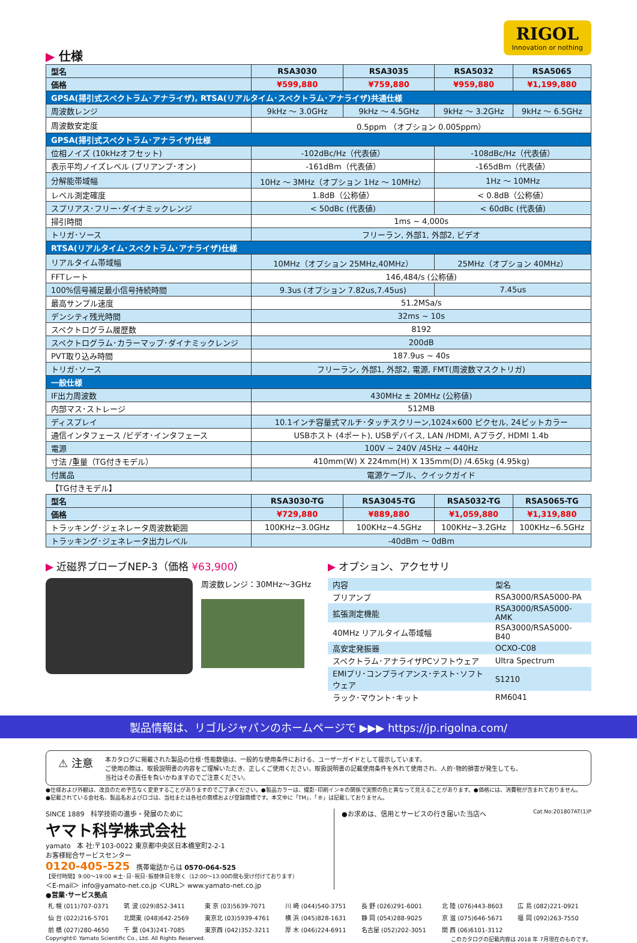RIGOL
Innovation or nothing
▶ 仕様
| 型名 | RSA3030 | RSA3035 | RSA5032 | RSA5065 |
| 価格 | ¥599,880 | ¥759,880 | ¥959,880 | ¥1,199,880 |
| GPSA(掃引式スペクトラム･アナライザ), RTSA(リアルタイム･スペクトラム･アナライザ)共通仕様 | | | | |
| 周波数レンジ | 9kHz ～ 3.0GHz | 9kHz ～ 4.5GHz | 9kHz ～ 3.2GHz | 9kHz ～ 6.5GHz |
| 周波数安定度 | 0.5ppm （オプション 0.005ppm） | | | |
| GPSA(掃引式スペクトラム･アナライザ)仕様 | | | | |
| 位相ノイズ (10kHzオフセット) | -102dBc/Hz（代表値） | | -108dBc/Hz（代表値） | |
| 表示平均ノイズレベル (プリアンプ･オン) | -161dBm（代表値） | | -165dBm（代表値） | |
| 分解能帯域幅 | 10Hz ～ 3MHz（オプション 1Hz ～ 10MHz） | | 1Hz ～ 10MHz | |
| レベル測定確度 | 1.8dB（公称値） | | < 0.8dB（公称値） | |
| スプリアス･フリー･ダイナミックレンジ | < 50dBc (代表値) | | < 60dBc (代表値) | |
| 掃引時間 | 1ms ~ 4,000s | | | |
| トリガ･ソース | フリーラン, 外部1, 外部2, ビデオ | | | |
| RTSA(リアルタイム･スペクトラム･アナライザ)仕様 | | | | |
| リアルタイム帯域幅 | 10MHz（オプション 25MHz,40MHz） | | 25MHz（オプション 40MHz） | |
| FFTレート | 146,484/s (公称値) | | | |
| 100%信号補足最小信号持続時間 | 9.3us (オプション 7.82us,7.45us) | | 7.45us | |
| 最高サンプル速度 | 51.2MSa/s | | | |
| デンシティ残光時間 | 32ms ~ 10s | | | |
| スペクトログラム履歴数 | 8192 | | | |
| スペクトログラム･カラーマップ･ダイナミックレンジ | 200dB | | | |
| PVT取り込み時間 | 187.9us ~ 40s | | | |
| トリガ･ソース | フリーラン, 外部1, 外部2, 電源, FMT(周波数マスクトリガ) | | | |
| 一般仕様 | | | | |
| IF出力周波数 | 430MHz ± 20MHz (公称値) | | | |
| 内部マス･ストレージ | 512MB | | | |
| ディスプレイ | 10.1インチ容量式マルチ･タッチスクリーン,1024×600 ピクセル, 24ビットカラー | | | |
| 通信インタフェース /ビデオ･インタフェース | USBホスト (4ポート), USBデバイス, LAN /HDMI, Aプラグ, HDMI 1.4b | | | |
| 電源 | 100V ~ 240V /45Hz ~ 440Hz | | | |
| 寸法 /重量（TG付きモデル） | 410mm(W) X 224mm(H) X 135mm(D) /4.65kg (4.95kg) | | | |
| 付属品 | 電源ケーブル、クイックガイド | | | |
| 【TG付きモデル】 | | | | |
| 型名 | RSA3030-TG | RSA3045-TG | RSA5032-TG | RSA5065-TG |
| 価格 | ¥729,880 | ¥889,880 | ¥1,059,880 | ¥1,319,880 |
| トラッキング･ジェネレータ周波数範囲 | 100KHz~3.0GHz | 100KHz~4.5GHz | 100KHz~3.2GHz | 100KHz~6.5GHz |
| トラッキング･ジェネレータ出力レベル | -40dBm ～ 0dBm | | | |
▶ 近磁界プローブNEP-3（価格 ¥63,900）
周波数レンジ：30MHz～3GHz
▶ オプション、アクセサリ
| 内容 | 型名 |
| プリアンプ | RSA3000/RSA5000-PA |
| 拡張測定機能 | RSA3000/RSA5000-AMK |
| 40MHz リアルタイム帯域幅 | RSA3000/RSA5000-B40 |
| 高安定発振器 | OCXO-C08 |
| スペクトラム･アナライザPCソフトウェア | Ultra Spectrum |
| EMIプリ･コンプライアンス･テスト･ソフトウェア | S1210 |
| ラック･マウント･キット | RM6041 |
製品情報は、リゴルジャパンのホームページで ▶▶▶ https://jp.rigolna.com/
⚠ 注意
本カタログに掲載された製品の仕様･性能数値は、一般的な使用条件における、ユーザーガイドとして提示しています。
ご使用の際は、取扱説明書の内容をご理解いただき、正しくご使用ください。取扱説明書の記載使用条件を外れて使用され、人的･物的損害が発生しても、
当社はその責任を負いかねますのでご注意ください。
●仕様および外観は、改良のため予告なく変更することがありますのでご了承ください。●製品カラーは、撮影･印刷インキの関係で実際の色と異なって見えることがあります。●価格には、消費税が含まれておりません。
●記載されている会社名、製品名およびロゴは、当社または各社の商標および登録商標です。本文中に「TM」、「®」は記載しておりません。
SINCE 1889 科学技術の進歩・発展のために
ヤマト科学株式会社
yamato 本 社:〒103-0022 東京都中央区日本橋室町2-2-1
お客様総合サービスセンター
0120-405-525 携帯電話からは 0570-064-525
【受付時間】9:00～19:00 ※土･日･祝日･振替休日を除く（12:00～13:00の間も受け付けております）
＜E-mail＞ info@yamato-net.co.jp ＜URL＞ www.yamato-net.co.jp
●お求めは、信用とサービスの行き届いた当店へ Cat.No:201807AT(1)P
●営業･サービス拠点
| 札 幌 (011)707-0371 | 筑 波 (029)852-3411 | 東 京 (03)5639-7071 | 川 崎 (044)540-3751 | 長 野 (026)291-6001 | 北 陸 (076)443-8603 | 広 島 (082)221-0921 |
| 仙 台 (022)216-5701 | 北関東 (048)642-2569 | 東京北 (03)5939-4761 | 横 浜 (045)828-1631 | 静 岡 (054)288-9025 | 京 滋 (075)646-5671 | 福 岡 (092)263-7550 |
| 前 橋 (027)280-4650 | 千 葉 (043)241-7085 | 東京西 (042)352-3211 | 厚 木 (046)224-6911 | 名古屋 (052)202-3051 | 関 西 (06)6101-3112 | |
Copyright© Yamato Scientific Co., Ltd. All Rights Reserved. このカタログの記載内容は 2018 年 7月現在のものです。